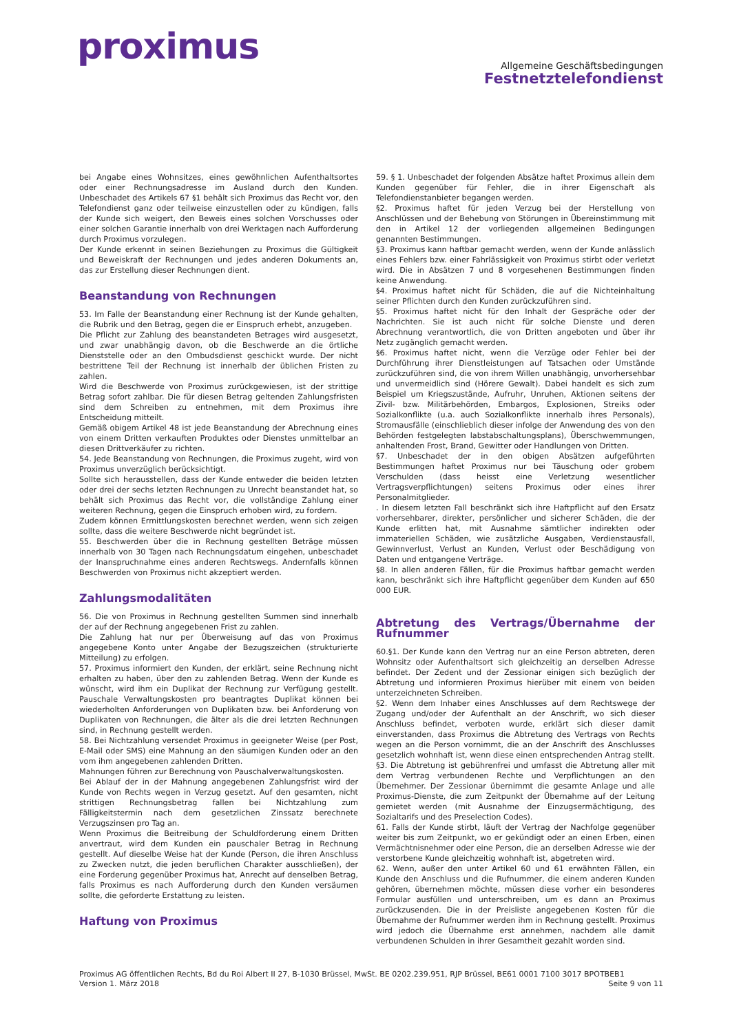proximus
Allgemeine Geschäftsbedingungen
Festnetztelefondienst
bei Angabe eines Wohnsitzes, eines gewöhnlichen Aufenthaltsortes oder einer Rechnungsadresse im Ausland durch den Kunden. Unbeschadet des Artikels 67 §1 behält sich Proximus das Recht vor, den Telefondienst ganz oder teilweise einzustellen oder zu kündigen, falls der Kunde sich weigert, den Beweis eines solchen Vorschusses oder einer solchen Garantie innerhalb von drei Werktagen nach Aufforderung durch Proximus vorzulegen.
Der Kunde erkennt in seinen Beziehungen zu Proximus die Gültigkeit und Beweiskraft der Rechnungen und jedes anderen Dokuments an, das zur Erstellung dieser Rechnungen dient.
Beanstandung von Rechnungen
53. Im Falle der Beanstandung einer Rechnung ist der Kunde gehalten, die Rubrik und den Betrag, gegen die er Einspruch erhebt, anzugeben.
Die Pflicht zur Zahlung des beanstandeten Betrages wird ausgesetzt, und zwar unabhängig davon, ob die Beschwerde an die örtliche Dienststelle oder an den Ombudsdienst geschickt wurde. Der nicht bestrittene Teil der Rechnung ist innerhalb der üblichen Fristen zu zahlen.
Wird die Beschwerde von Proximus zurückgewiesen, ist der strittige Betrag sofort zahlbar. Die für diesen Betrag geltenden Zahlungsfristen sind dem Schreiben zu entnehmen, mit dem Proximus ihre Entscheidung mitteilt.
Gemäß obigem Artikel 48 ist jede Beanstandung der Abrechnung eines von einem Dritten verkauften Produktes oder Dienstes unmittelbar an diesen Drittverkäufer zu richten.
54. Jede Beanstandung von Rechnungen, die Proximus zugeht, wird von Proximus unverzüglich berücksichtigt.
Sollte sich herausstellen, dass der Kunde entweder die beiden letzten oder drei der sechs letzten Rechnungen zu Unrecht beanstandet hat, so behält sich Proximus das Recht vor, die vollständige Zahlung einer weiteren Rechnung, gegen die Einspruch erhoben wird, zu fordern.
Zudem können Ermittlungskosten berechnet werden, wenn sich zeigen sollte, dass die weitere Beschwerde nicht begründet ist.
55. Beschwerden über die in Rechnung gestellten Beträge müssen innerhalb von 30 Tagen nach Rechnungsdatum eingehen, unbeschadet der Inanspruchnahme eines anderen Rechtswegs. Andernfalls können Beschwerden von Proximus nicht akzeptiert werden.
Zahlungsmodalitäten
56. Die von Proximus in Rechnung gestellten Summen sind innerhalb der auf der Rechnung angegebenen Frist zu zahlen.
Die Zahlung hat nur per Überweisung auf das von Proximus angegebene Konto unter Angabe der Bezugszeichen (strukturierte Mitteilung) zu erfolgen.
57. Proximus informiert den Kunden, der erklärt, seine Rechnung nicht erhalten zu haben, über den zu zahlenden Betrag. Wenn der Kunde es wünscht, wird ihm ein Duplikat der Rechnung zur Verfügung gestellt. Pauschale Verwaltungskosten pro beantragtes Duplikat können bei wiederholten Anforderungen von Duplikaten bzw. bei Anforderung von Duplikaten von Rechnungen, die älter als die drei letzten Rechnungen sind, in Rechnung gestellt werden.
58. Bei Nichtzahlung versendet Proximus in geeigneter Weise (per Post, E-Mail oder SMS) eine Mahnung an den säumigen Kunden oder an den vom ihm angegebenen zahlenden Dritten.
Mahnungen führen zur Berechnung von Pauschalverwaltungskosten.
Bei Ablauf der in der Mahnung angegebenen Zahlungsfrist wird der Kunde von Rechts wegen in Verzug gesetzt. Auf den gesamten, nicht strittigen Rechnungsbetrag fallen bei Nichtzahlung zum Fälligkeitstermin nach dem gesetzlichen Zinssatz berechnete Verzugszinsen pro Tag an.
Wenn Proximus die Beitreibung der Schuldforderung einem Dritten anvertraut, wird dem Kunden ein pauschaler Betrag in Rechnung gestellt. Auf dieselbe Weise hat der Kunde (Person, die ihren Anschluss zu Zwecken nutzt, die jeden beruflichen Charakter ausschließen), der eine Forderung gegenüber Proximus hat, Anrecht auf denselben Betrag, falls Proximus es nach Aufforderung durch den Kunden versäumen sollte, die geforderte Erstattung zu leisten.
Haftung von Proximus
59. § 1. Unbeschadet der folgenden Absätze haftet Proximus allein dem Kunden gegenüber für Fehler, die in ihrer Eigenschaft als Telefondienstanbieter begangen werden.
§2. Proximus haftet für jeden Verzug bei der Herstellung von Anschlüssen und der Behebung von Störungen in Übereinstimmung mit den in Artikel 12 der vorliegenden allgemeinen Bedingungen genannten Bestimmungen.
§3. Proximus kann haftbar gemacht werden, wenn der Kunde anlässlich eines Fehlers bzw. einer Fahrlässigkeit von Proximus stirbt oder verletzt wird. Die in Absätzen 7 und 8 vorgesehenen Bestimmungen finden keine Anwendung.
§4. Proximus haftet nicht für Schäden, die auf die Nichteinhaltung seiner Pflichten durch den Kunden zurückzuführen sind.
§5. Proximus haftet nicht für den Inhalt der Gespräche oder der Nachrichten. Sie ist auch nicht für solche Dienste und deren Abrechnung verantwortlich, die von Dritten angeboten und über ihr Netz zugänglich gemacht werden.
§6. Proximus haftet nicht, wenn die Verzüge oder Fehler bei der Durchführung ihrer Dienstleistungen auf Tatsachen oder Umstände zurückzuführen sind, die von ihrem Willen unabhängig, unvorhersehbar und unvermeidlich sind (Hörere Gewalt). Dabei handelt es sich zum Beispiel um Kriegszustände, Aufruhr, Unruhen, Aktionen seitens der Zivil- bzw. Militärbehörden, Embargos, Explosionen, Streiks oder Sozialkonflikte (u.a. auch Sozialkonflikte innerhalb ihres Personals), Stromausfälle (einschlieblich dieser infolge der Anwendung des von den Behörden festgelegten labstabschaltungsplans), Überschwemmungen, anhaltenden Frost, Brand, Gewitter oder Handlungen von Dritten.
§7. Unbeschadet der in den obigen Absätzen aufgeführten Bestimmungen haftet Proximus nur bei Täuschung oder grobem Verschulden (dass heisst eine Verletzung wesentlicher Vertragsverpflichtungen) seitens Proximus oder eines ihrer Personalmitglieder.
. In diesem letzten Fall beschränkt sich ihre Haftpflicht auf den Ersatz vorhersehbarer, direkter, persönlicher und sicherer Schäden, die der Kunde erlitten hat, mit Ausnahme sämtlicher indirekten oder immateriellen Schäden, wie zusätzliche Ausgaben, Verdienstausfall, Gewinnverlust, Verlust an Kunden, Verlust oder Beschädigung von Daten und entgangene Verträge.
§8. In allen anderen Fällen, für die Proximus haftbar gemacht werden kann, beschränkt sich ihre Haftpflicht gegenüber dem Kunden auf 650 000 EUR.
Abtretung des Vertrags/Übernahme der Rufnummer
60.§1. Der Kunde kann den Vertrag nur an eine Person abtreten, deren Wohnsitz oder Aufenthaltsort sich gleichzeitig an derselben Adresse befindet. Der Zedent und der Zessionar einigen sich bezüglich der Abtretung und informieren Proximus hierüber mit einem von beiden unterzeichneten Schreiben.
§2. Wenn dem Inhaber eines Anschlusses auf dem Rechtswege der Zugang und/oder der Aufenthalt an der Anschrift, wo sich dieser Anschluss befindet, verboten wurde, erklärt sich dieser damit einverstanden, dass Proximus die Abtretung des Vertrags von Rechts wegen an die Person vornimmt, die an der Anschrift des Anschlusses gesetzlich wohnhaft ist, wenn diese einen entsprechenden Antrag stellt.
§3. Die Abtretung ist gebührenfrei und umfasst die Abtretung aller mit dem Vertrag verbundenen Rechte und Verpflichtungen an den Übernehmer. Der Zessionar übernimmt die gesamte Anlage und alle Proximus-Dienste, die zum Zeitpunkt der Übernahme auf der Leitung gemietet werden (mit Ausnahme der Einzugsermächtigung, des Sozialtarifs und des Preselection Codes).
61. Falls der Kunde stirbt, läuft der Vertrag der Nachfolge gegenüber weiter bis zum Zeitpunkt, wo er gekündigt oder an einen Erben, einen Vermächtnisnehmer oder eine Person, die an derselben Adresse wie der verstorbene Kunde gleichzeitig wohnhaft ist, abgetreten wird.
62. Wenn, außer den unter Artikel 60 und 61 erwähnten Fällen, ein Kunde den Anschluss und die Rufnummer, die einem anderen Kunden gehören, übernehmen möchte, müssen diese vorher ein besonderes Formular ausfüllen und unterschreiben, um es dann an Proximus zurückzusenden. Die in der Preisliste angegebenen Kosten für die Übernahme der Rufnummer werden ihm in Rechnung gestellt. Proximus wird jedoch die Übernahme erst annehmen, nachdem alle damit verbundenen Schulden in ihrer Gesamtheit gezahlt worden sind.
Proximus AG öffentlichen Rechts, Bd du Roi Albert II 27, B-1030 Brüssel, MwSt. BE 0202.239.951, RJP Brüssel, BE61 0001 7100 3017 BPOTBEB1
Version 1. März 2018 Seite 9 von 11